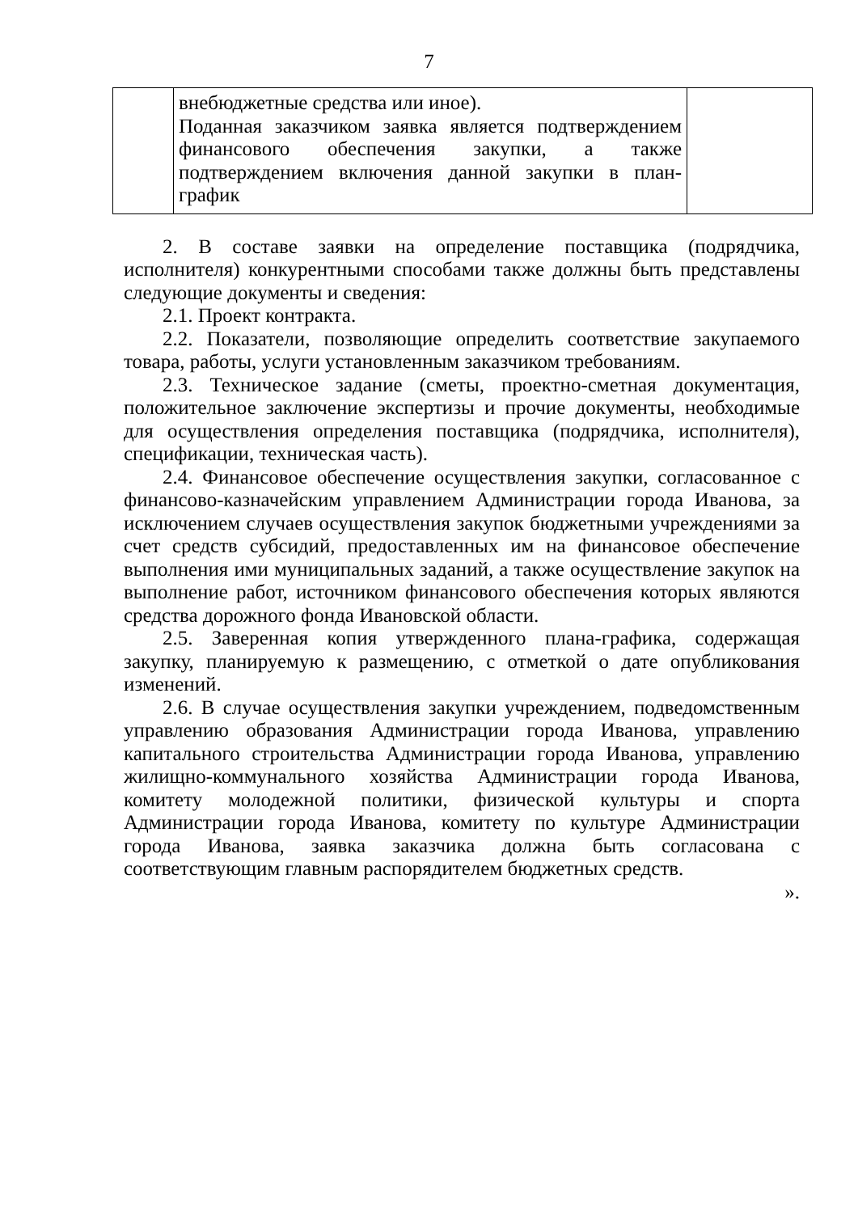7
| | внебюджетные средства или иное). Поданная заказчиком заявка является подтверждением финансового обеспечения закупки, а также подтверждением включения данной закупки в план-график | |
2. В составе заявки на определение поставщика (подрядчика, исполнителя) конкурентными способами также должны быть представлены следующие документы и сведения:
2.1. Проект контракта.
2.2. Показатели, позволяющие определить соответствие закупаемого товара, работы, услуги установленным заказчиком требованиям.
2.3. Техническое задание (сметы, проектно-сметная документация, положительное заключение экспертизы и прочие документы, необходимые для осуществления определения поставщика (подрядчика, исполнителя), спецификации, техническая часть).
2.4. Финансовое обеспечение осуществления закупки, согласованное с финансово-казначейским управлением Администрации города Иванова, за исключением случаев осуществления закупок бюджетными учреждениями за счет средств субсидий, предоставленных им на финансовое обеспечение выполнения ими муниципальных заданий, а также осуществление закупок на выполнение работ, источником финансового обеспечения которых являются средства дорожного фонда Ивановской области.
2.5. Заверенная копия утвержденного плана-графика, содержащая закупку, планируемую к размещению, с отметкой о дате опубликования изменений.
2.6. В случае осуществления закупки учреждением, подведомственным управлению образования Администрации города Иванова, управлению капитального строительства Администрации города Иванова, управлению жилищно-коммунального хозяйства Администрации города Иванова, комитету молодежной политики, физической культуры и спорта Администрации города Иванова, комитету по культуре Администрации города Иванова, заявка заказчика должна быть согласована с соответствующим главным распорядителем бюджетных средств.
».